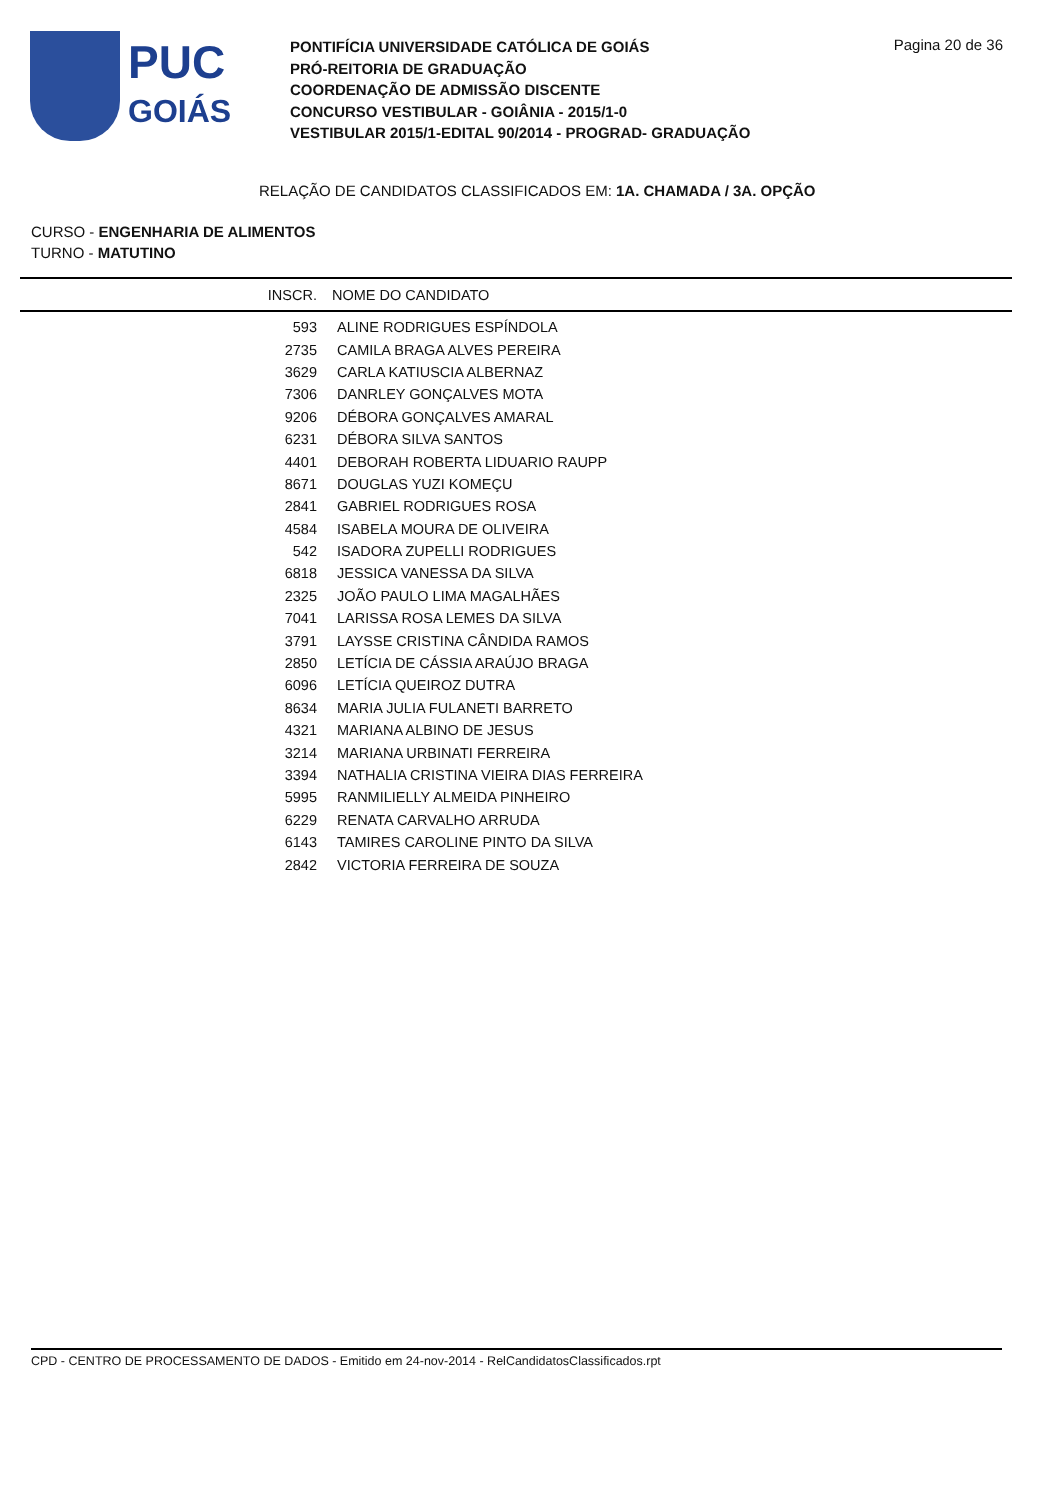PUC
GOIÁS
PONTIFÍCIA UNIVERSIDADE CATÓLICA DE GOIÁS
PRÓ-REITORIA DE GRADUAÇÃO
COORDENAÇÃO DE ADMISSÃO DISCENTE
CONCURSO VESTIBULAR - GOIÂNIA - 2015/1-0
VESTIBULAR 2015/1-EDITAL 90/2014 - PROGRAD- GRADUAÇÃO
Pagina 20 de 36
RELAÇÃO DE CANDIDATOS CLASSIFICADOS EM: 1A. CHAMADA / 3A. OPÇÃO
CURSO - ENGENHARIA DE ALIMENTOS
TURNO - MATUTINO
| INSCR. | NOME DO CANDIDATO |
| --- | --- |
| 593 | ALINE RODRIGUES ESPÍNDOLA |
| 2735 | CAMILA BRAGA ALVES PEREIRA |
| 3629 | CARLA KATIUSCIA ALBERNAZ |
| 7306 | DANRLEY GONÇALVES MOTA |
| 9206 | DÉBORA GONÇALVES AMARAL |
| 6231 | DÉBORA SILVA SANTOS |
| 4401 | DEBORAH ROBERTA LIDUARIO RAUPP |
| 8671 | DOUGLAS YUZI KOMEÇU |
| 2841 | GABRIEL RODRIGUES ROSA |
| 4584 | ISABELA MOURA DE OLIVEIRA |
| 542 | ISADORA ZUPELLI RODRIGUES |
| 6818 | JESSICA VANESSA DA SILVA |
| 2325 | JOÃO PAULO LIMA MAGALHÃES |
| 7041 | LARISSA ROSA LEMES DA SILVA |
| 3791 | LAYSSE CRISTINA CÂNDIDA RAMOS |
| 2850 | LETÍCIA DE CÁSSIA ARAÚJO BRAGA |
| 6096 | LETÍCIA QUEIROZ DUTRA |
| 8634 | MARIA JULIA FULANETI BARRETO |
| 4321 | MARIANA ALBINO DE JESUS |
| 3214 | MARIANA URBINATI FERREIRA |
| 3394 | NATHALIA CRISTINA VIEIRA DIAS FERREIRA |
| 5995 | RANMILIELLY ALMEIDA PINHEIRO |
| 6229 | RENATA CARVALHO ARRUDA |
| 6143 | TAMIRES CAROLINE PINTO DA SILVA |
| 2842 | VICTORIA FERREIRA DE SOUZA |
CPD - CENTRO DE PROCESSAMENTO DE DADOS - Emitido em 24-nov-2014 - RelCandidatosClassificados.rpt